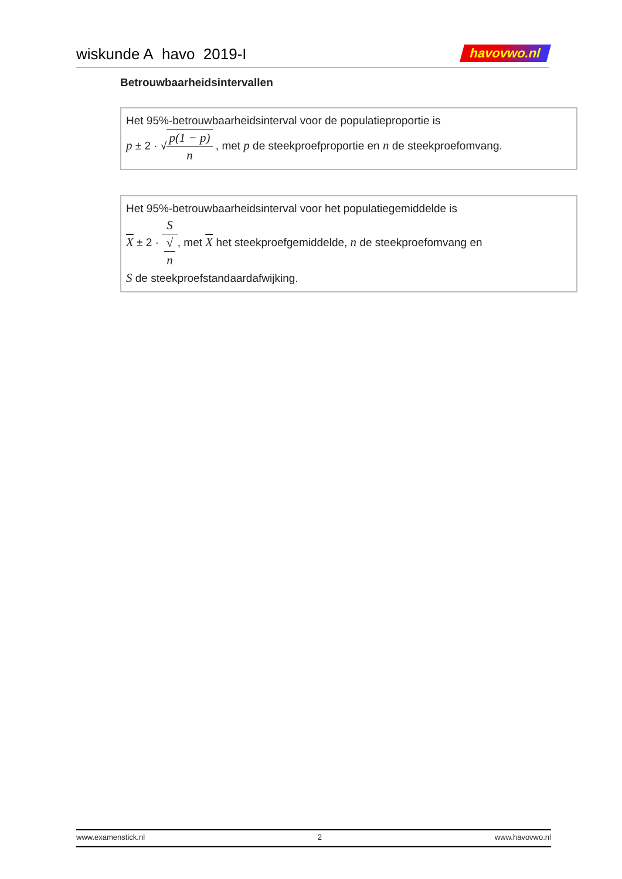wiskunde A havo 2019-I havovwo.nl
Betrouwbaarheidsintervallen
Het 95%-betrouwbaarheidsinterval voor de populatieproportie is
p ± 2 · √p(1 − p) n , met p de steekproefproportie en n de steekproefomvang.
Het 95%-betrouwbaarheidsinterval voor het populatiegemiddelde is
X ± 2 · S √
n, met X het steekproefgemiddelde, n de steekproefomvang en
S de steekproefstandaardafwijking.
www.examenstick.nl 2 www.havovwo.nl